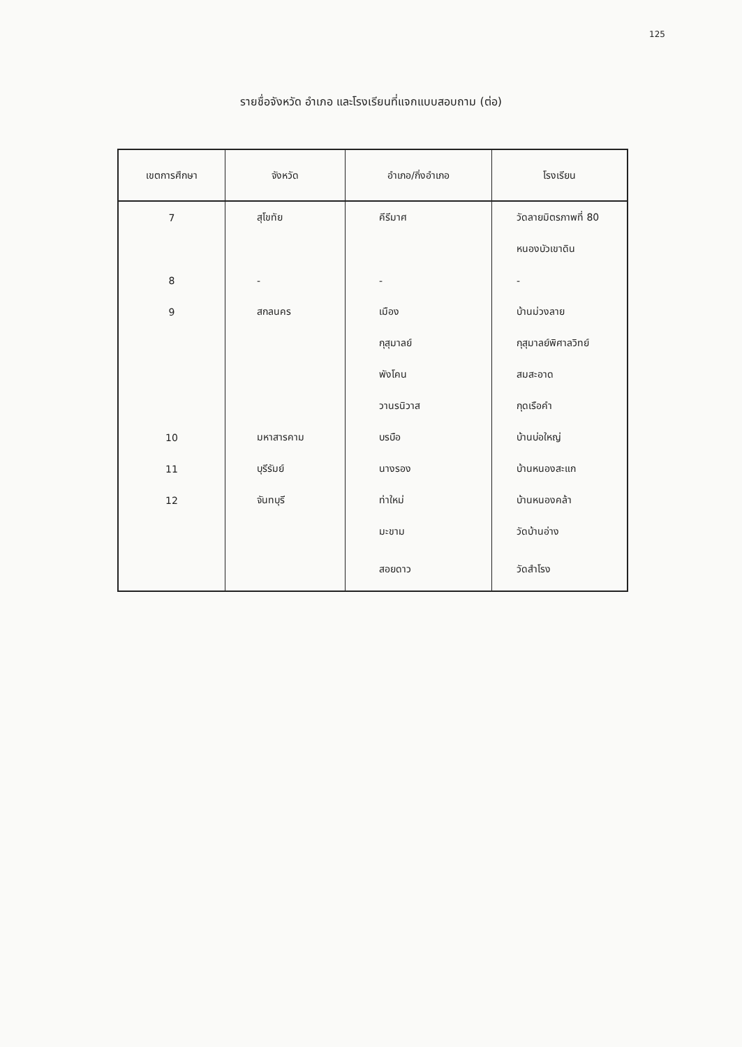125
รายชื่อจังหวัด อำเภอ และโรงเรียนที่แจกแบบสอบถาม (ต่อ)
| เขตการศึกษา | จังหวัด | อำเภอ/กิ่งอำเภอ | โรงเรียน |
| --- | --- | --- | --- |
| 7 | สุโขทัย | คีรีมาศ | วัดลายมิตรภาพที่ 80 |
| | | | หนองบัวเขาดิน |
| 8 | - | - | - |
| 9 | สกลนคร | เมือง | บ้านม่วงลาย |
| | | กุสุมาลย์ | กุสุมาลย์พิศาลวิทย์ |
| | | พังโคน | สมสะอาด |
| | | วานรนิวาส | กุดเรือคำ |
| 10 | มหาสารคาม | บรบือ | บ้านบ่อใหญ่ |
| 11 | บุรีรัมย์ | นางรอง | บ้านหนองสะแก |
| 12 | จันทบุรี | ท่าใหม่ | บ้านหนองคล้า |
| | | มะขาม | วัดบ้านอ่าง |
| | | สอยดาว | วัดสำโรง |